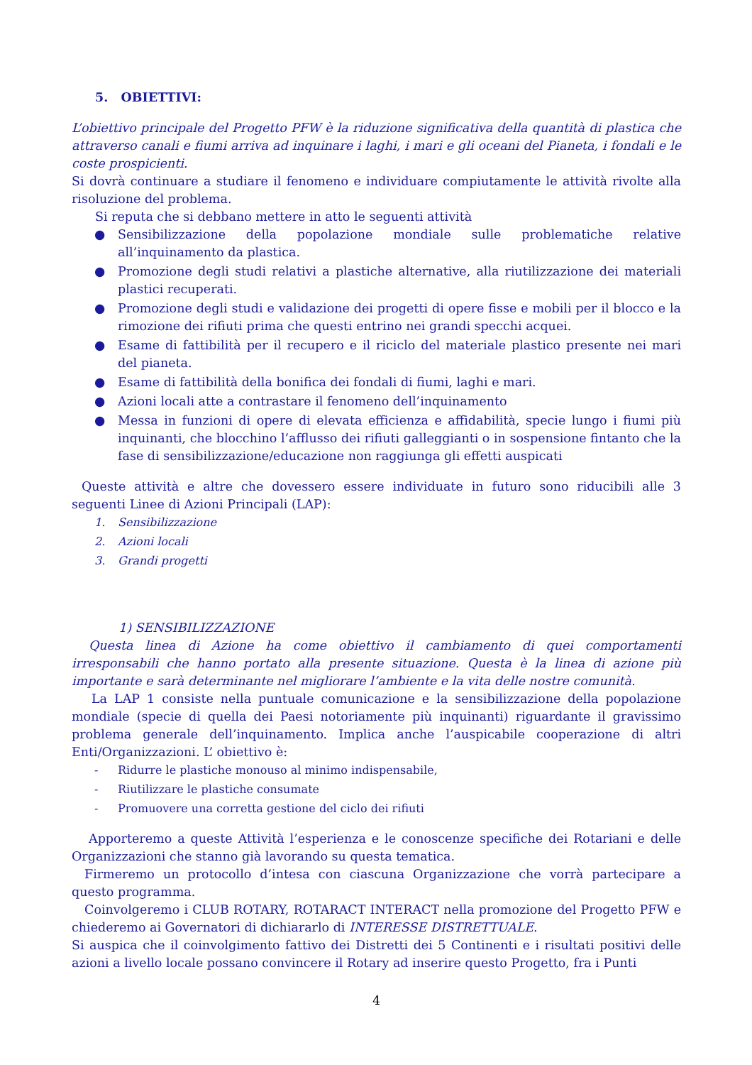5. OBIETTIVI:
L’obiettivo principale del Progetto PFW è la riduzione significativa della quantità di plastica che attraverso canali e fiumi arriva ad inquinare i laghi, i mari e gli oceani del Pianeta, i fondali e le coste prospicienti.
Si dovrà continuare a studiare il fenomeno e individuare compiutamente le attività rivolte alla risoluzione del problema.
Si reputa che si debbano mettere in atto le seguenti attività
● Sensibilizzazione della popolazione mondiale sulle problematiche relative all’inquinamento da plastica.
● Promozione degli studi relativi a plastiche alternative, alla riutilizzazione dei materiali plastici recuperati.
● Promozione degli studi e validazione dei progetti di opere fisse e mobili per il blocco e la rimozione dei rifiuti prima che questi entrino nei grandi specchi acquei.
● Esame di fattibilità per il recupero e il riciclo del materiale plastico presente nei mari del pianeta.
● Esame di fattibilità della bonifica dei fondali di fiumi, laghi e mari.
● Azioni locali atte a contrastare il fenomeno dell’inquinamento
● Messa in funzioni di opere di elevata efficienza e affidabilità, specie lungo i fiumi più inquinanti, che blocchino l’afflusso dei rifiuti galleggianti o in sospensione fintanto che la fase di sensibilizzazione/educazione non raggiunga gli effetti auspicati
Queste attività e altre che dovessero essere individuate in futuro sono riducibili alle 3 seguenti Linee di Azioni Principali (LAP):
1. Sensibilizzazione
2. Azioni locali
3. Grandi progetti
1) SENSIBILIZZAZIONE
Questa linea di Azione ha come obiettivo il cambiamento di quei comportamenti irresponsabili che hanno portato alla presente situazione. Questa è la linea di azione più importante e sarà determinante nel migliorare l’ambiente e la vita delle nostre comunità.
La LAP 1 consiste nella puntuale comunicazione e la sensibilizzazione della popolazione mondiale (specie di quella dei Paesi notoriamente più inquinanti) riguardante il gravissimo problema generale dell’inquinamento. Implica anche l’auspicabile cooperazione di altri Enti/Organizzazioni. L’ obiettivo è:
- Ridurre le plastiche monouso al minimo indispensabile,
- Riutilizzare le plastiche consumate
- Promuovere una corretta gestione del ciclo dei rifiuti
Apporteremo a queste Attività l’esperienza e le conoscenze specifiche dei Rotariani e delle Organizzazioni che stanno già lavorando su questa tematica.
Firmeremo un protocollo d’intesa con ciascuna Organizzazione che vorrà partecipare a questo programma.
Coinvolgeremo i CLUB ROTARY, ROTARACT INTERACT nella promozione del Progetto PFW e chiederemo ai Governatori di dichiararlo di INTERESSE DISTRETTUALE.
Si auspica che il coinvolgimento fattivo dei Distretti dei 5 Continenti e i risultati positivi delle azioni a livello locale possano convincere il Rotary ad inserire questo Progetto, fra i Punti
4